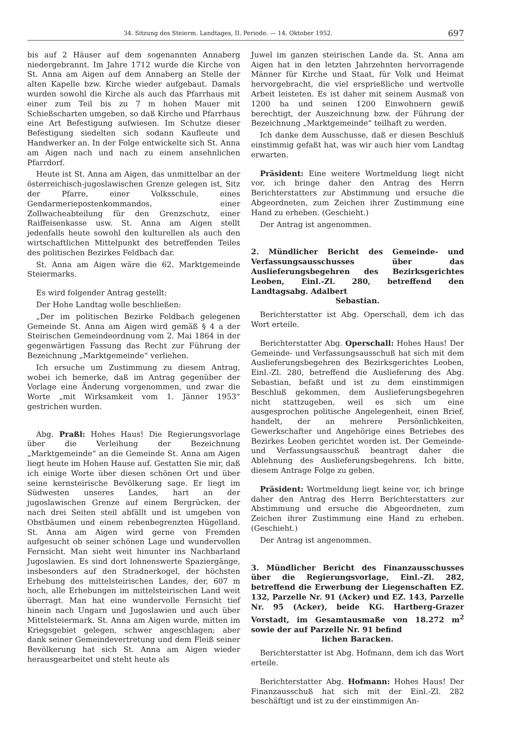34. Sitzung des Steierm. Landtages, II. Periode. — 14. Oktober 1952. 697
bis auf 2 Häuser auf dem sogenannten Annaberg niedergebrannt. Im Jahre 1712 wurde die Kirche von St. Anna am Aigen auf dem Annaberg an Stelle der alten Kapelle bzw. Kirche wieder aufgebaut. Damals wurden sowohl die Kirche als auch das Pfarrhaus mit einer zum Teil bis zu 7 m hohen Mauer mit Schießscharten umgeben, so daß Kirche und Pfarrhaus eine Art Befestigung aufwiesen. Im Schutze dieser Befestigung siedelten sich sodann Kaufleute und Handwerker an. In der Folge entwickelte sich St. Anna am Aigen nach und nach zu einem ansehnlichen Pfarrdorf.
Heute ist St. Anna am Aigen, das unmittelbar an der österreichisch-jugoslawischen Grenze gelegen ist, Sitz der Pfarre, einer Volksschule, eines Gendarmeriepostenkommandos, einer Zollwacheabteilung für den Grenzschutz, einer Raiffeisenkasse usw. St. Anna am Aigen stellt jedenfalls heute sowohl den kulturellen als auch den wirtschaftlichen Mittelpunkt des betreffenden Teiles des politischen Bezirkes Feldbach dar.
St. Anna am Aigen wäre die 62. Marktgemeinde Steiermarks.
Es wird folgender Antrag gestellt:
Der Hohe Landtag wolle beschließen:
„Der im politischen Bezirke Feldbach gelegenen Gemeinde St. Anna am Aigen wird gemäß § 4 a der Steirischen Gemeindeordnung vom 2. Mai 1864 in der gegenwärtigen Fassung das Recht zur Führung der Bezeichnung „Marktgemeinde“ verliehen.
Ich ersuche um Zustimmung zu diesem Antrag, wobei ich bemerke, daß im Antrag gegenüber der Vorlage eine Änderung vorgenommen, und zwar die Worte „mit Wirksamkeit vom 1. Jänner 1953“ gestrichen wurden.
Abg. Praßl: Hohes Haus! Die Regierungsvorlage über die Verleihung der Bezeichnung „Marktgemeinde“ an die Gemeinde St. Anna am Aigen liegt heute im Hohen Hause auf. Gestatten Sie mir, daß ich einige Worte über diesen schönen Ort und über seine kernsteirische Bevölkerung sage. Er liegt im Südwesten unseres Landes, hart an der jugoslawischen Grenze auf einem Bergrücken, der nach drei Seiten steil abfällt und ist umgeben von Obstbäumen und einem rebenbegrenzten Hügelland. St. Anna am Aigen wird gerne von Fremden aufgesucht ob seiner schönen Lage und wundervollen Fernsicht. Man sieht weit hinunter ins Nachbarland Jugoslawien. Es sind dort lohnenswerte Spaziergänge, insbesonders auf den Stradnerkogel, der höchsten Erhebung des mittelsteirischen Landes, der, 607 m hoch, alle Erhebungen im mittelsteirischen Land weit überragt. Man hat eine wundervolle Fernsicht tief hinein nach Ungarn und Jugoslawien und auch über Mittelsteiermark. St. Anna am Aigen wurde, mitten im Kriegsgebiet gelegen, schwer angeschlagen; aber dank seiner Gemeindevertretung und dem Fleiß seiner Bevölkerung hat sich St. Anna am Aigen wieder herausgearbeitet und steht heute als
Juwel im ganzen steirischen Lande da. St. Anna am Aigen hat in den letzten Jahrzehnten hervorragende Männer für Kirche und Staat, für Volk und Heimat hervorgebracht, die viel ersprießliche und wertvolle Arbeit leisteten. Es ist daher mit seinem Ausmaß von 1200 ha und seinen 1200 Einwohnern gewiß berechtigt, der Auszeichnung bzw. der Führung der Bezeichnung „Marktgemeinde“ teilhaft zu werden.
Ich danke dem Ausschusse, daß er diesen Beschluß einstimmig gefaßt hat, was wir auch hier vom Landtag erwarten.
Präsident: Eine weitere Wortmeldung liegt nicht vor, ich bringe daher den Antrag des Herrn Berichterstatters zur Abstimmung und ersuche die Abgeordneten, zum Zeichen ihrer Zustimmung eine Hand zu erheben. (Geschieht.)
Der Antrag ist angenommen.
2. Mündlicher Bericht des Gemeinde- und Verfassungsausschusses über das Auslieferungsbegehren des Bezirksgerichtes Leoben, Einl.-Zl. 280, betreffend den Landtagsabg. Adalbert
Sebastian.
Berichterstatter ist Abg. Operschall, dem ich das Wort erteile.
Berichterstatter Abg. Operschall: Hohes Haus! Der Gemeinde- und Verfassungsausschuß hat sich mit dem Auslieferungsbegehren des Bezirksgerichtes Leoben, Einl.-Zl. 280, betreffend die Auslieferung des Abg. Sebastian, befaßt und ist zu dem einstimmigen Beschluß gekommen, dem Auslieferungsbegehren nicht stattzugeben, weil es sich um eine ausgesprochen politische Angelegenheit, einen Brief, handelt, der an mehrere Persönlichkeiten, Gewerkschafter und Angehörige eines Betriebes des Bezirkes Leoben gerichtet worden ist. Der Gemeinde- und Verfassungsausschuß beantragt daher die Ablehnung des Auslieferungsbegehrens. Ich bitte, diesem Antrage Folge zu geben.
Präsident: Wortmeldung liegt keine vor, ich bringe daher den Antrag des Herrn Berichterstatters zur Abstimmung und ersuche die Abgeordneten, zum Zeichen ihrer Zustimmung eine Hand zu erheben. (Geschieht.)
Der Antrag ist angenommen.
3. Mündlicher Bericht des Finanzausschusses über die Regierungsvorlage, Einl.-Zl. 282, betreffend die Erwerbung der Liegenschaften EZ. 132, Parzelle Nr. 91 (Acker) und EZ. 143, Parzelle Nr. 95 (Acker), beide KG. Hartberg-Grazer Vorstadt, im Gesamtausmaße von 18.272 m<sup>2</sup> sowie der auf Parzelle Nr. 91 befind
lichen Baracken.
Berichterstatter ist Abg. Hofmann, dem ich das Wort erteile.
Berichterstatter Abg. Hofmann: Hohes Haus! Der Finanzausschuß hat sich mit der Einl.-Zl. 282 beschäftigt und ist zu der einstimmigen An-